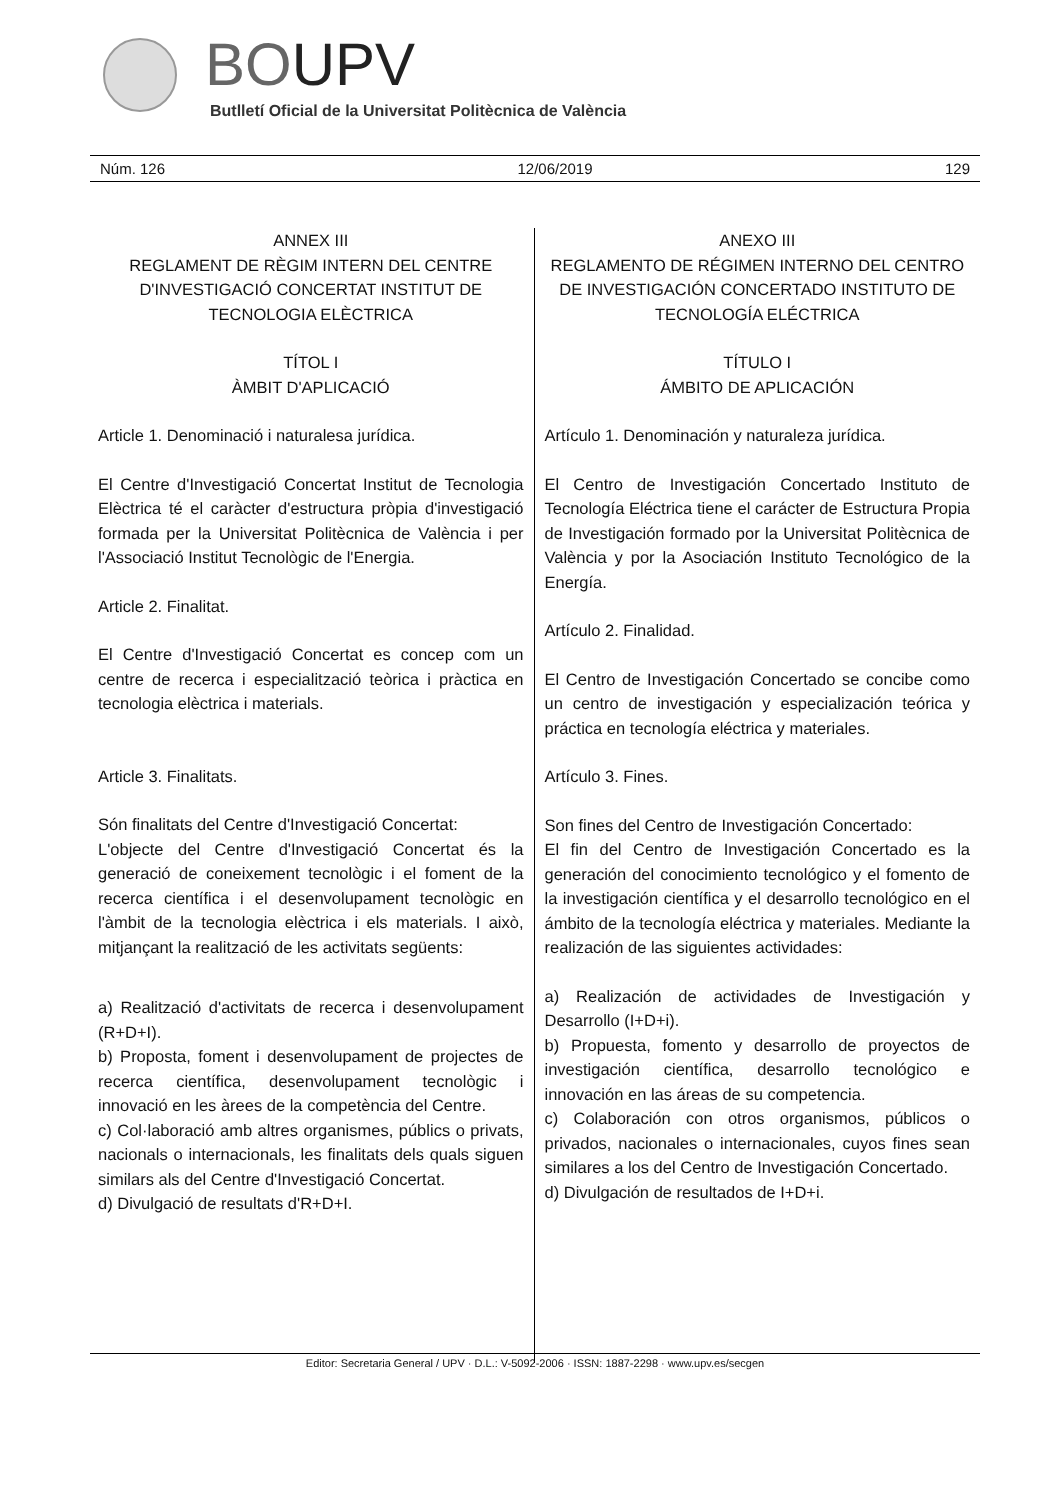BOUPV
Butlletí Oficial de la Universitat Politècnica de València
Núm. 126 12/06/2019 129
ANNEX III
REGLAMENT DE RÈGIM INTERN DEL CENTRE D'INVESTIGACIÓ CONCERTAT INSTITUT DE TECNOLOGIA ELÈCTRICA
TÍTOL I
ÀMBIT D'APLICACIÓ
Article 1. Denominació i naturalesa jurídica.
El Centre d'Investigació Concertat Institut de Tecnologia Elèctrica té el caràcter d'estructura pròpia d'investigació formada per la Universitat Politècnica de València i per l'Associació Institut Tecnològic de l'Energia.
Article 2. Finalitat.
El Centre d'Investigació Concertat es concep com un centre de recerca i especialització teòrica i pràctica en tecnologia elèctrica i materials.
Article 3. Finalitats.
Són finalitats del Centre d'Investigació Concertat:
L'objecte del Centre d'Investigació Concertat és la generació de coneixement tecnològic i el foment de la recerca científica i el desenvolupament tecnològic en l'àmbit de la tecnologia elèctrica i els materials. I això, mitjançant la realització de les activitats següents:
a) Realització d'activitats de recerca i desenvolupament (R+D+I).
b) Proposta, foment i desenvolupament de projectes de recerca científica, desenvolupament tecnològic i innovació en les àrees de la competència del Centre.
c) Col·laboració amb altres organismes, públics o privats, nacionals o internacionals, les finalitats dels quals siguen similars als del Centre d'Investigació Concertat.
d) Divulgació de resultats d'R+D+I.
ANEXO III
REGLAMENTO DE RÉGIMEN INTERNO DEL CENTRO DE INVESTIGACIÓN CONCERTADO INSTITUTO DE TECNOLOGÍA ELÉCTRICA
TÍTULO I
ÁMBITO DE APLICACIÓN
Artículo 1. Denominación y naturaleza jurídica.
El Centro de Investigación Concertado Instituto de Tecnología Eléctrica tiene el carácter de Estructura Propia de Investigación formado por la Universitat Politècnica de València y por la Asociación Instituto Tecnológico de la Energía.
Artículo 2. Finalidad.
El Centro de Investigación Concertado se concibe como un centro de investigación y especialización teórica y práctica en tecnología eléctrica y materiales.
Artículo 3. Fines.
Son fines del Centro de Investigación Concertado:
El fin del Centro de Investigación Concertado es la generación del conocimiento tecnológico y el fomento de la investigación científica y el desarrollo tecnológico en el ámbito de la tecnología eléctrica y materiales. Mediante la realización de las siguientes actividades:
a) Realización de actividades de Investigación y Desarrollo (I+D+i).
b) Propuesta, fomento y desarrollo de proyectos de investigación científica, desarrollo tecnológico e innovación en las áreas de su competencia.
c) Colaboración con otros organismos, públicos o privados, nacionales o internacionales, cuyos fines sean similares a los del Centro de Investigación Concertado.
d) Divulgación de resultados de I+D+i.
Editor: Secretaria General / UPV · D.L.: V-5092-2006 · ISSN: 1887-2298 · www.upv.es/secgen